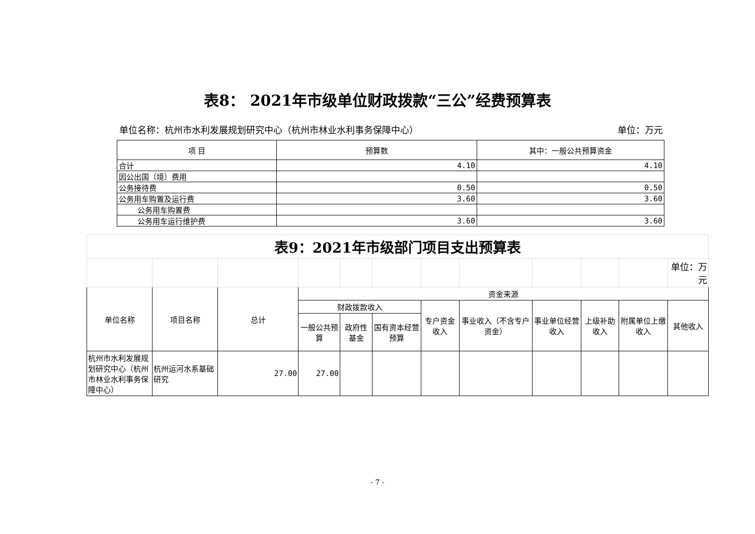表8： 2021年市级单位财政拨款“三公”经费预算表
单位名称：杭州市水利发展规划研究中心（杭州市林业水利事务保障中心） 单位：万元
| 项 目 | 预算数 | 其中：一般公共预算资金 |
| --- | --- | --- |
| 合计 | 4.10 | 4.10 |
| 因公出国（境）费用 | | |
| 公务接待费 | 0.50 | 0.50 |
| 公务用车购置及运行费 | 3.60 | 3.60 |
| 公务用车购置费 | | |
| 公务用车运行维护费 | 3.60 | 3.60 |
| 表9：2021年市级部门项目支出预算表 | | | | | | | | | | | |
| | | | | | | | | | | | 单位：万元 |
| 单位名称 | 项目名称 | 总计 | 资金来源 | | | | | | | | |
| | | | 财政拨款收入 | | | 专户资金收入 | 事业收入（不含专户资金） | 事业单位经营收入 | 上级补助收入 | 附属单位上缴收入 | 其他收入 |
| | | | 一般公共预算 | 政府性基金 | 国有资本经营预算 | | | | | | |
| 杭州市水利发展规划研究中心（杭州市林业水利事务保障中心） | 杭州运河水系基础研究 | 27.00 | 27.00 | | | | | | | | |
- 7 -